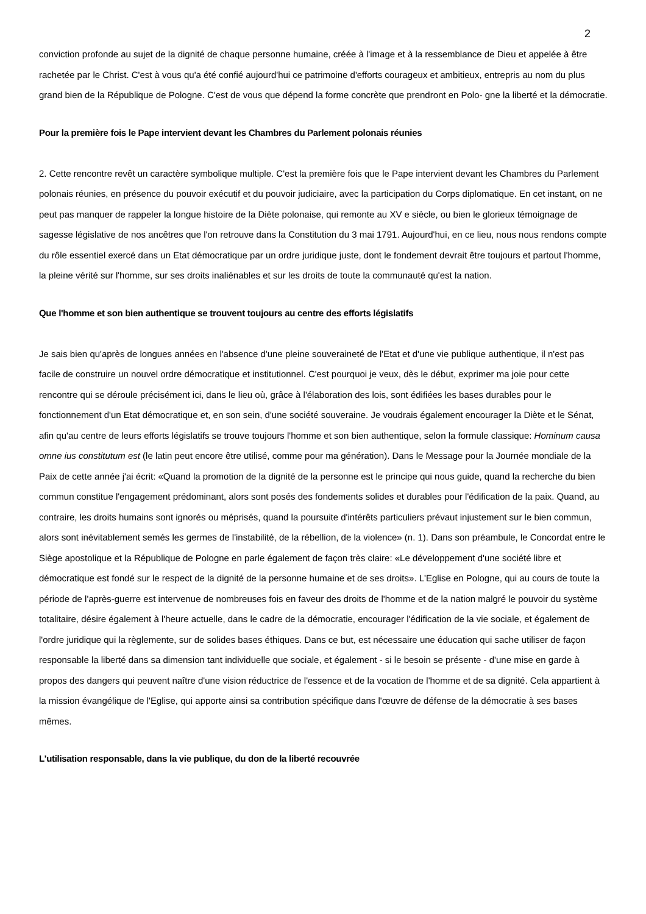2
conviction profonde au sujet de la dignité de chaque personne humaine, créée à l'image et à la ressemblance de Dieu et appelée à être rachetée par le Christ. C'est à vous qu'a été confié aujourd'hui ce patrimoine d'efforts courageux et ambitieux, entrepris au nom du plus grand bien de la République de Pologne. C'est de vous que dépend la forme concrète que prendront en Polo- gne la liberté et la démocratie.
Pour la première fois le Pape intervient devant les Chambres du Parlement polonais réunies
2. Cette rencontre revêt un caractère symbolique multiple. C'est la première fois que le Pape intervient devant les Chambres du Parlement polonais réunies, en présence du pouvoir exécutif et du pouvoir judiciaire, avec la participation du Corps diplomatique. En cet instant, on ne peut pas manquer de rappeler la longue histoire de la Diète polonaise, qui remonte au XV e siècle, ou bien le glorieux témoignage de sagesse législative de nos ancêtres que l'on retrouve dans la Constitution du 3 mai 1791. Aujourd'hui, en ce lieu, nous nous rendons compte du rôle essentiel exercé dans un Etat démocratique par un ordre juridique juste, dont le fondement devrait être toujours et partout l'homme, la pleine vérité sur l'homme, sur ses droits inaliénables et sur les droits de toute la communauté qu'est la nation.
Que l'homme et son bien authentique se trouvent toujours au centre des efforts législatifs
Je sais bien qu'après de longues années en l'absence d'une pleine souveraineté de l'Etat et d'une vie publique authentique, il n'est pas facile de construire un nouvel ordre démocratique et institutionnel. C'est pourquoi je veux, dès le début, exprimer ma joie pour cette rencontre qui se déroule précisément ici, dans le lieu où, grâce à l'élaboration des lois, sont édifiées les bases durables pour le fonctionnement d'un Etat démocratique et, en son sein, d'une société souveraine. Je voudrais également encourager la Diète et le Sénat, afin qu'au centre de leurs efforts législatifs se trouve toujours l'homme et son bien authentique, selon la formule classique: Hominum causa omne ius constitutum est (le latin peut encore être utilisé, comme pour ma génération). Dans le Message pour la Journée mondiale de la Paix de cette année j'ai écrit: «Quand la promotion de la dignité de la personne est le principe qui nous guide, quand la recherche du bien commun constitue l'engagement prédominant, alors sont posés des fondements solides et durables pour l'édification de la paix. Quand, au contraire, les droits humains sont ignorés ou méprisés, quand la poursuite d'intérêts particuliers prévaut injustement sur le bien commun, alors sont inévitablement semés les germes de l'instabilité, de la rébellion, de la violence» (n. 1). Dans son préambule, le Concordat entre le Siège apostolique et la République de Pologne en parle également de façon très claire: «Le développement d'une société libre et démocratique est fondé sur le respect de la dignité de la personne humaine et de ses droits». L'Eglise en Pologne, qui au cours de toute la période de l'après-guerre est intervenue de nombreuses fois en faveur des droits de l'homme et de la nation malgré le pouvoir du système totalitaire, désire également à l'heure actuelle, dans le cadre de la démocratie, encourager l'édification de la vie sociale, et également de l'ordre juridique qui la règlemente, sur de solides bases éthiques. Dans ce but, est nécessaire une éducation qui sache utiliser de façon responsable la liberté dans sa dimension tant individuelle que sociale, et également - si le besoin se présente - d'une mise en garde à propos des dangers qui peuvent naître d'une vision réductrice de l'essence et de la vocation de l'homme et de sa dignité. Cela appartient à la mission évangélique de l'Eglise, qui apporte ainsi sa contribution spécifique dans l'œuvre de défense de la démocratie à ses bases mêmes.
L'utilisation responsable, dans la vie publique, du don de la liberté recouvrée